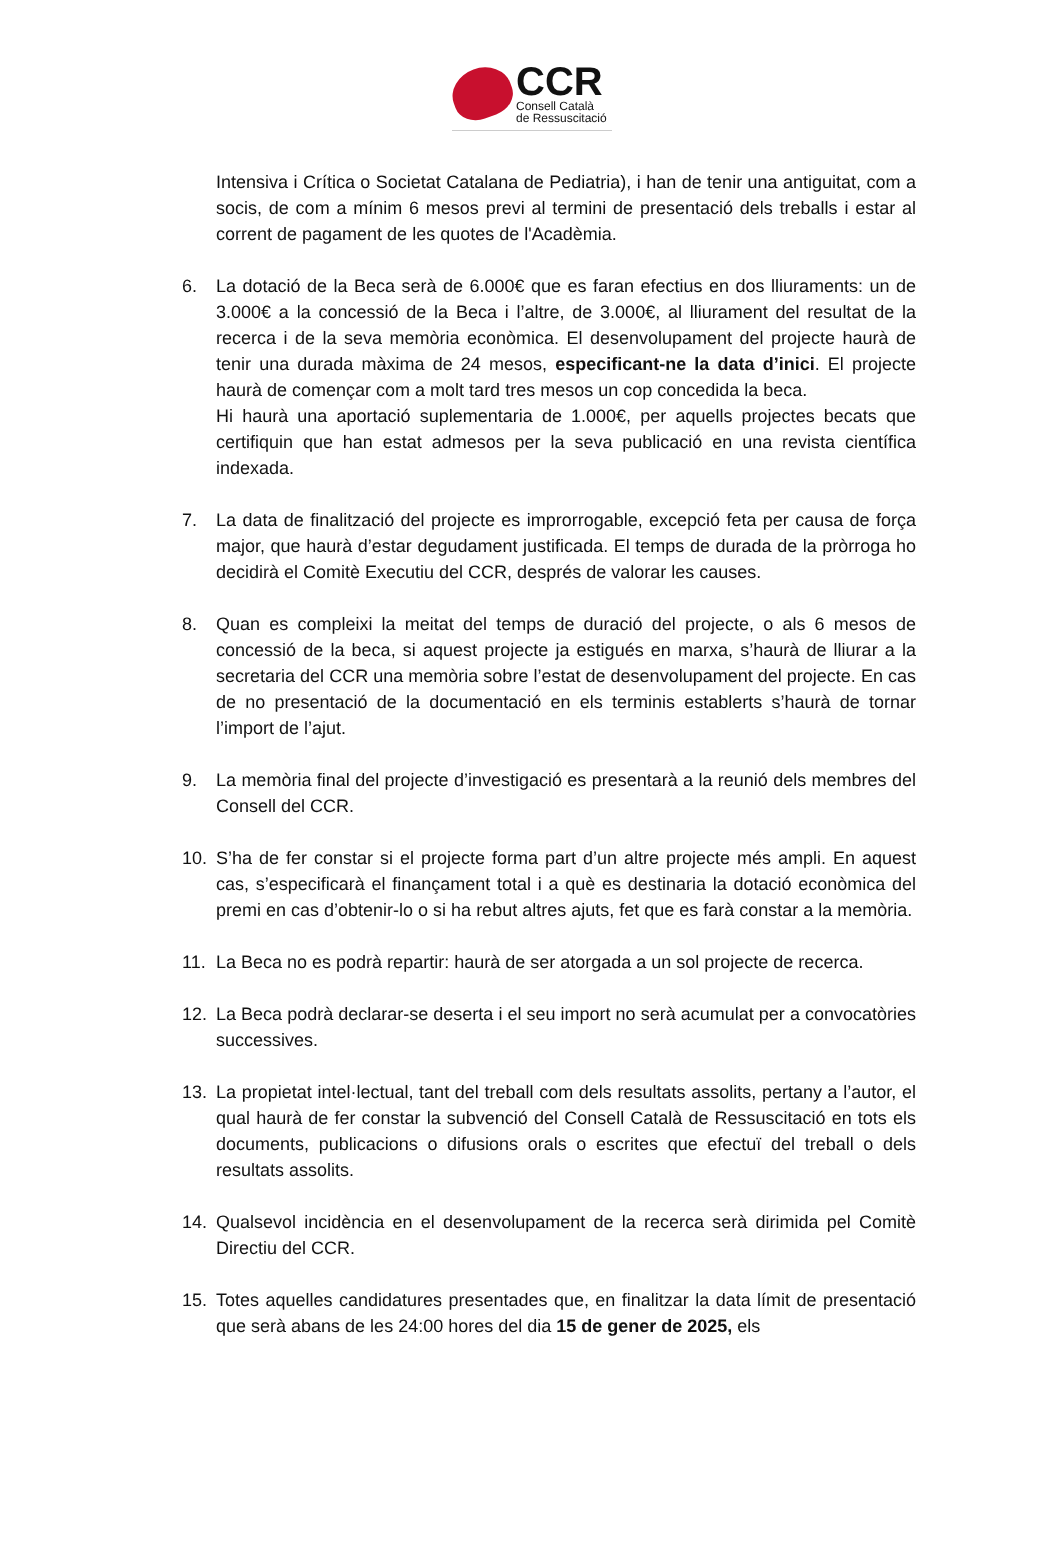CCR
Consell Català
de Ressuscitació
Intensiva i Crítica o Societat Catalana de Pediatria), i han de tenir una antiguitat, com a socis, de com a mínim 6 mesos previ al termini de presentació dels treballs i estar al corrent de pagament de les quotes de l'Acadèmia.
6. La dotació de la Beca serà de 6.000€ que es faran efectius en dos lliuraments: un de 3.000€ a la concessió de la Beca i l’altre, de 3.000€, al lliurament del resultat de la recerca i de la seva memòria econòmica. El desenvolupament del projecte haurà de tenir una durada màxima de 24 mesos, especificant-ne la data d’inici. El projecte haurà de començar com a molt tard tres mesos un cop concedida la beca.
Hi haurà una aportació suplementaria de 1.000€, per aquells projectes becats que certifiquin que han estat admesos per la seva publicació en una revista científica indexada.
7. La data de finalització del projecte es improrrogable, excepció feta per causa de força major, que haurà d’estar degudament justificada. El temps de durada de la pròrroga ho decidirà el Comitè Executiu del CCR, després de valorar les causes.
8. Quan es compleixi la meitat del temps de duració del projecte, o als 6 mesos de concessió de la beca, si aquest projecte ja estigués en marxa, s’haurà de lliurar a la secretaria del CCR una memòria sobre l’estat de desenvolupament del projecte. En cas de no presentació de la documentació en els terminis establerts s’haurà de tornar l’import de l’ajut.
9. La memòria final del projecte d’investigació es presentarà a la reunió dels membres del Consell del CCR.
10. S’ha de fer constar si el projecte forma part d’un altre projecte més ampli. En aquest cas, s’especificarà el finançament total i a què es destinaria la dotació econòmica del premi en cas d’obtenir-lo o si ha rebut altres ajuts, fet que es farà constar a la memòria.
11. La Beca no es podrà repartir: haurà de ser atorgada a un sol projecte de recerca.
12. La Beca podrà declarar-se deserta i el seu import no serà acumulat per a convocatòries successives.
13. La propietat intel·lectual, tant del treball com dels resultats assolits, pertany a l’autor, el qual haurà de fer constar la subvenció del Consell Català de Ressuscitació en tots els documents, publicacions o difusions orals o escrites que efectuï del treball o dels resultats assolits.
14. Qualsevol incidència en el desenvolupament de la recerca serà dirimida pel Comitè Directiu del CCR.
15. Totes aquelles candidatures presentades que, en finalitzar la data límit de presentació que serà abans de les 24:00 hores del dia 15 de gener de 2025, els